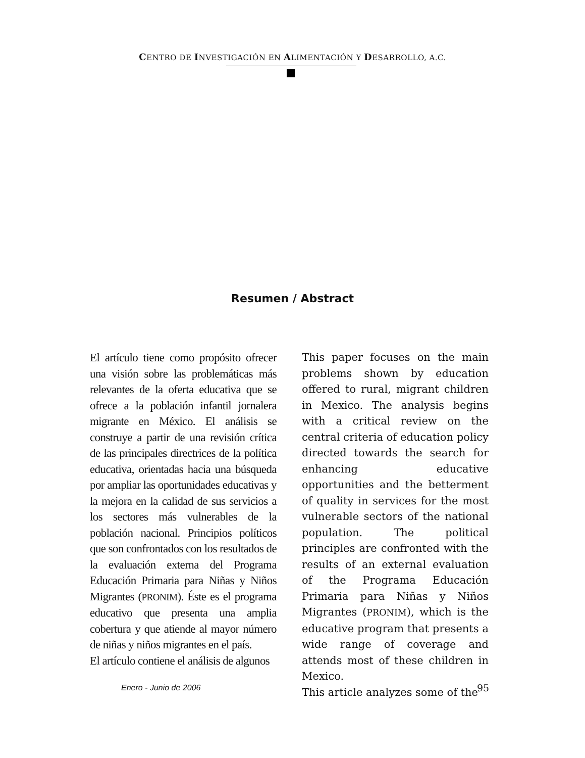CENTRO DE INVESTIGACIÓN EN ALIMENTACIÓN Y DESARROLLO, A.C.
Resumen / Abstract
El artículo tiene como propósito ofrecer una visión sobre las problemáticas más relevantes de la oferta educativa que se ofrece a la población infantil jornalera migrante en México. El análisis se construye a partir de una revisión crítica de las principales directrices de la política educativa, orientadas hacia una búsqueda por ampliar las oportunidades educativas y la mejora en la calidad de sus servicios a los sectores más vulnerables de la población nacional. Principios políticos que son confrontados con los resultados de la evaluación externa del Programa Educación Primaria para Niñas y Niños Migrantes (PRONIM). Éste es el programa educativo que presenta una amplia cobertura y que atiende al mayor número de niñas y niños migrantes en el país.
El artículo contiene el análisis de algunos
This paper focuses on the main problems shown by education offered to rural, migrant children in Mexico. The analysis begins with a critical review on the central criteria of education policy directed towards the search for enhancing educative opportunities and the betterment of quality in services for the most vulnerable sectors of the national population. The political principles are confronted with the results of an external evaluation of the Programa Educación Primaria para Niñas y Niños Migrantes (PRONIM), which is the educative program that presents a wide range of coverage and attends most of these children in Mexico.
This article analyzes some of the
Enero - Junio de 2006 95